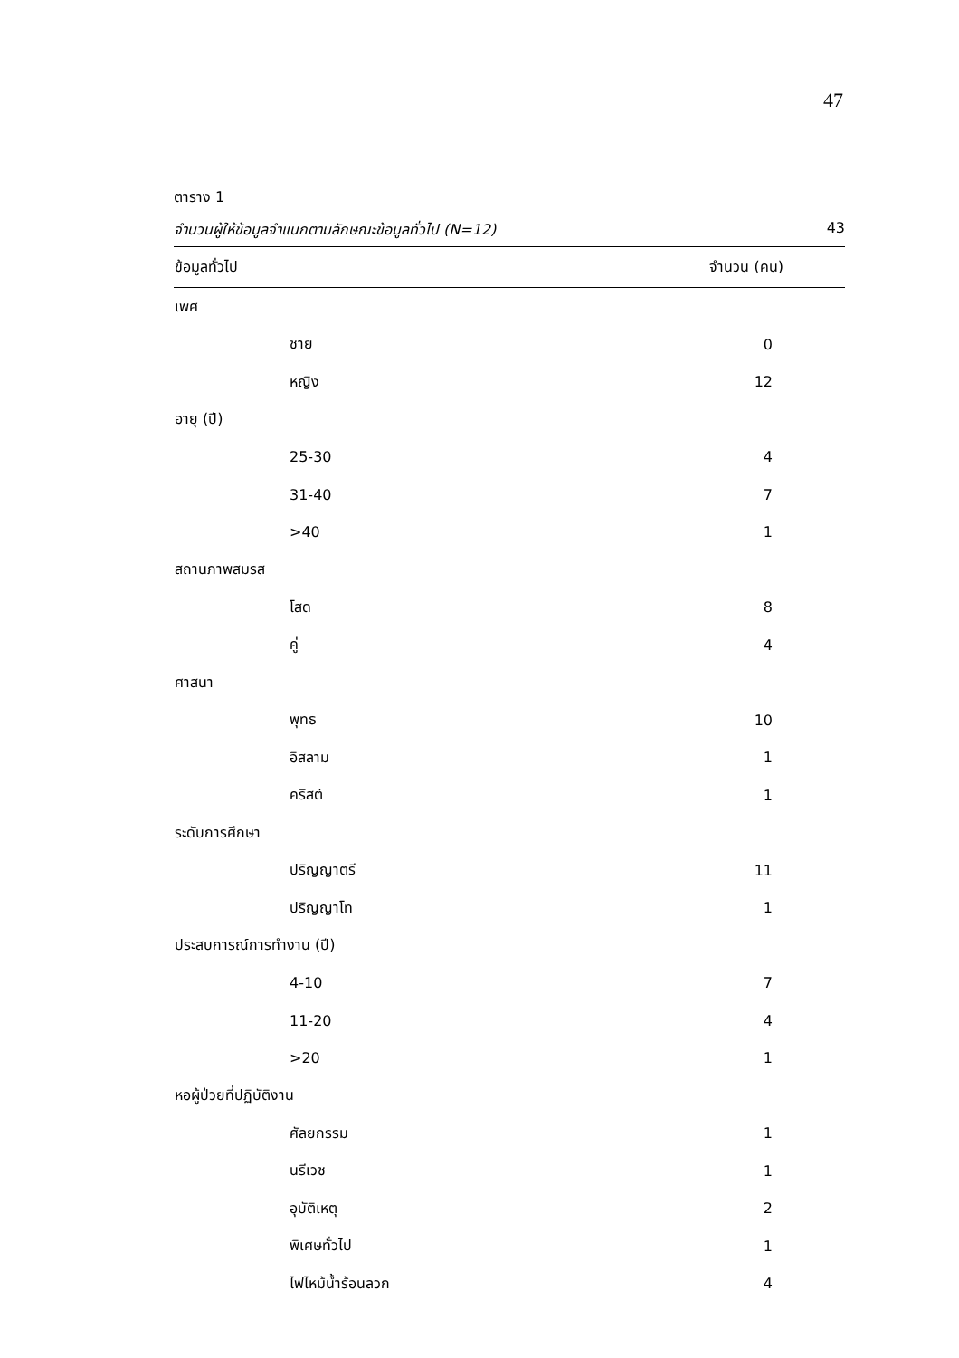47
ตาราง 1
จำนวนผู้ให้ข้อมูลจำแนกตามลักษณะข้อมูลทั่วไป (N=12) 43
| ข้อมูลทั่วไป | จำนวน (คน) |
| --- | --- |
| เพศ | |
| ชาย | 0 |
| หญิง | 12 |
| อายุ (ปี) | |
| 25-30 | 4 |
| 31-40 | 7 |
| >40 | 1 |
| สถานภาพสมรส | |
| โสด | 8 |
| คู่ | 4 |
| ศาสนา | |
| พุทธ | 10 |
| อิสลาม | 1 |
| คริสต์ | 1 |
| ระดับการศึกษา | |
| ปริญญาตรี | 11 |
| ปริญญาโท | 1 |
| ประสบการณ์การทำงาน (ปี) | |
| 4-10 | 7 |
| 11-20 | 4 |
| >20 | 1 |
| หอผู้ป่วยที่ปฏิบัติงาน | |
| ศัลยกรรม | 1 |
| นรีเวช | 1 |
| อุบัติเหตุ | 2 |
| พิเศษทั่วไป | 1 |
| ไฟไหม้น้ำร้อนลวก | 4 |